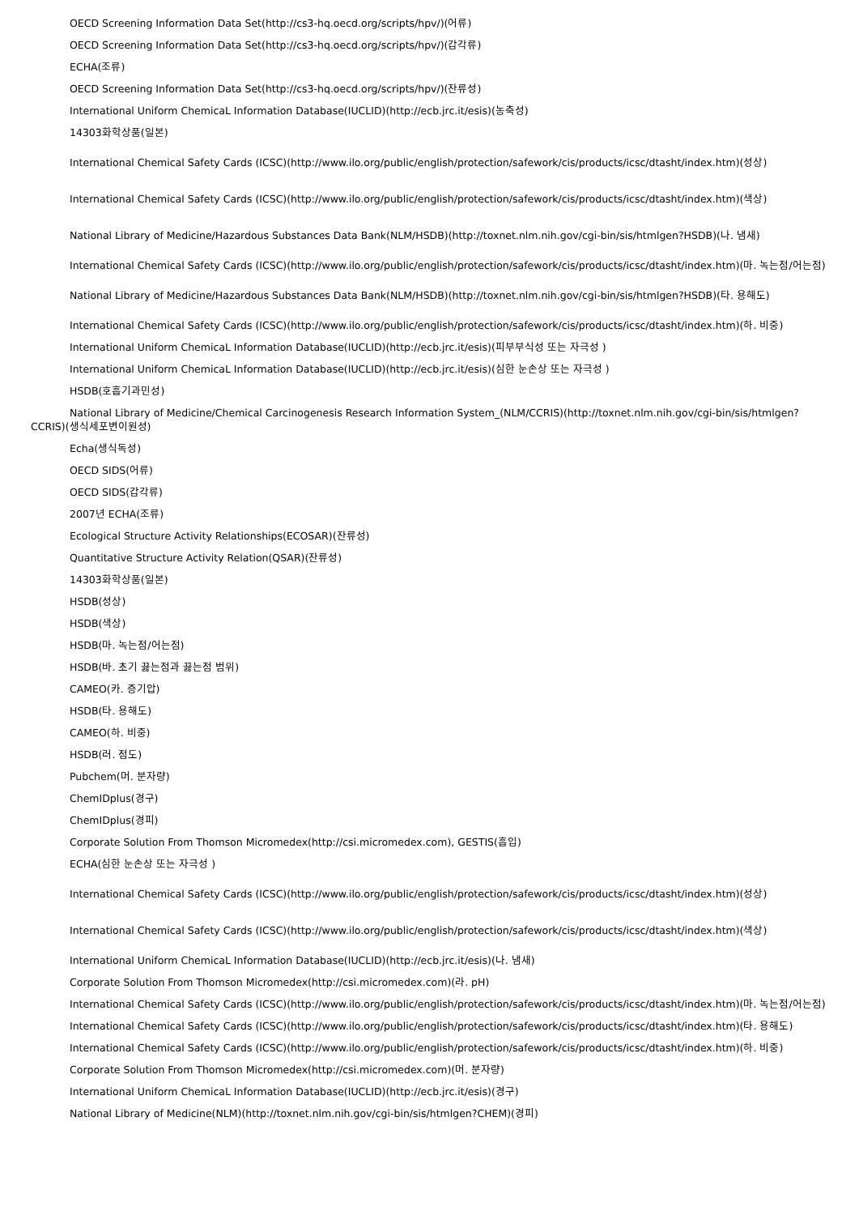OECD Screening Information Data Set(http://cs3-hq.oecd.org/scripts/hpv/)(어류)
OECD Screening Information Data Set(http://cs3-hq.oecd.org/scripts/hpv/)(갑각류)
ECHA(조류)
OECD Screening Information Data Set(http://cs3-hq.oecd.org/scripts/hpv/)(잔류성)
International Uniform ChemicaL Information Database(IUCLID)(http://ecb.jrc.it/esis)(농축성)
14303화학상품(일본)
International Chemical Safety Cards (ICSC)(http://www.ilo.org/public/english/protection/safework/cis/products/icsc/dtasht/index.htm)(성상)
International Chemical Safety Cards (ICSC)(http://www.ilo.org/public/english/protection/safework/cis/products/icsc/dtasht/index.htm)(색상)
National Library of Medicine/Hazardous Substances Data Bank(NLM/HSDB)(http://toxnet.nlm.nih.gov/cgi-bin/sis/htmlgen?HSDB)(나. 냄새)
International Chemical Safety Cards (ICSC)(http://www.ilo.org/public/english/protection/safework/cis/products/icsc/dtasht/index.htm)(마. 녹는점/어는점)
National Library of Medicine/Hazardous Substances Data Bank(NLM/HSDB)(http://toxnet.nlm.nih.gov/cgi-bin/sis/htmlgen?HSDB)(타. 용해도)
International Chemical Safety Cards (ICSC)(http://www.ilo.org/public/english/protection/safework/cis/products/icsc/dtasht/index.htm)(하. 비중)
International Uniform ChemicaL Information Database(IUCLID)(http://ecb.jrc.it/esis)(피부부식성 또는 자극성 )
International Uniform ChemicaL Information Database(IUCLID)(http://ecb.jrc.it/esis)(심한 눈손상 또는 자극성 )
HSDB(호흡기과민성)
National Library of Medicine/Chemical Carcinogenesis Research Information System_(NLM/CCRIS)(http://toxnet.nlm.nih.gov/cgi-bin/sis/htmlgen?CCRIS)(생식세포변이원성)
Echa(생식독성)
OECD SIDS(어류)
OECD SIDS(갑각류)
2007년 ECHA(조류)
Ecological Structure Activity Relationships(ECOSAR)(잔류성)
Quantitative Structure Activity Relation(QSAR)(잔류성)
14303화학상품(일본)
HSDB(성상)
HSDB(색상)
HSDB(마. 녹는점/어는점)
HSDB(바. 초기 끓는점과 끓는점 범위)
CAMEO(카. 증기압)
HSDB(타. 용해도)
CAMEO(하. 비중)
HSDB(러. 점도)
Pubchem(머. 분자량)
ChemIDplus(경구)
ChemIDplus(경피)
Corporate Solution From Thomson Micromedex(http://csi.micromedex.com), GESTIS(흡입)
ECHA(심한 눈손상 또는 자극성 )
International Chemical Safety Cards (ICSC)(http://www.ilo.org/public/english/protection/safework/cis/products/icsc/dtasht/index.htm)(성상)
International Chemical Safety Cards (ICSC)(http://www.ilo.org/public/english/protection/safework/cis/products/icsc/dtasht/index.htm)(색상)
International Uniform ChemicaL Information Database(IUCLID)(http://ecb.jrc.it/esis)(나. 냄새)
Corporate Solution From Thomson Micromedex(http://csi.micromedex.com)(라. pH)
International Chemical Safety Cards (ICSC)(http://www.ilo.org/public/english/protection/safework/cis/products/icsc/dtasht/index.htm)(마. 녹는점/어는점)
International Chemical Safety Cards (ICSC)(http://www.ilo.org/public/english/protection/safework/cis/products/icsc/dtasht/index.htm)(타. 용해도)
International Chemical Safety Cards (ICSC)(http://www.ilo.org/public/english/protection/safework/cis/products/icsc/dtasht/index.htm)(하. 비중)
Corporate Solution From Thomson Micromedex(http://csi.micromedex.com)(머. 분자량)
International Uniform ChemicaL Information Database(IUCLID)(http://ecb.jrc.it/esis)(경구)
National Library of Medicine(NLM)(http://toxnet.nlm.nih.gov/cgi-bin/sis/htmlgen?CHEM)(경피)